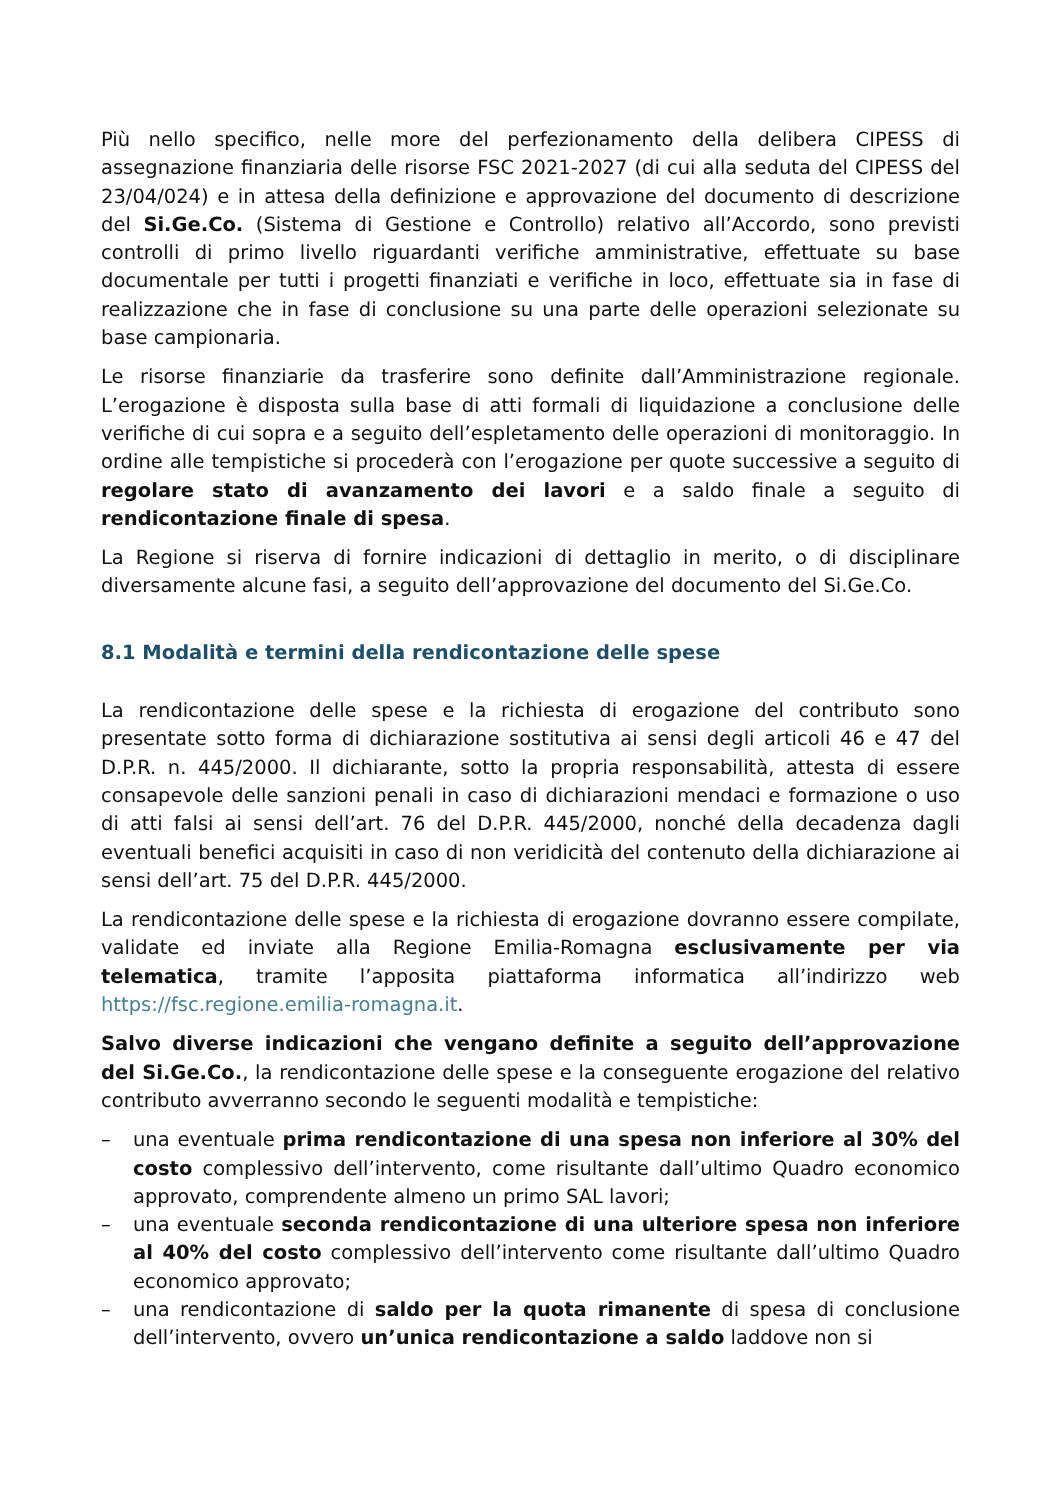Più nello specifico, nelle more del perfezionamento della delibera CIPESS di assegnazione finanziaria delle risorse FSC 2021-2027 (di cui alla seduta del CIPESS del 23/04/024) e in attesa della definizione e approvazione del documento di descrizione del Si.Ge.Co. (Sistema di Gestione e Controllo) relativo all’Accordo, sono previsti controlli di primo livello riguardanti verifiche amministrative, effettuate su base documentale per tutti i progetti finanziati e verifiche in loco, effettuate sia in fase di realizzazione che in fase di conclusione su una parte delle operazioni selezionate su base campionaria.
Le risorse finanziarie da trasferire sono definite dall’Amministrazione regionale. L’erogazione è disposta sulla base di atti formali di liquidazione a conclusione delle verifiche di cui sopra e a seguito dell’espletamento delle operazioni di monitoraggio. In ordine alle tempistiche si procederà con l’erogazione per quote successive a seguito di regolare stato di avanzamento dei lavori e a saldo finale a seguito di rendicontazione finale di spesa.
La Regione si riserva di fornire indicazioni di dettaglio in merito, o di disciplinare diversamente alcune fasi, a seguito dell’approvazione del documento del Si.Ge.Co.
8.1 Modalità e termini della rendicontazione delle spese
La rendicontazione delle spese e la richiesta di erogazione del contributo sono presentate sotto forma di dichiarazione sostitutiva ai sensi degli articoli 46 e 47 del D.P.R. n. 445/2000. Il dichiarante, sotto la propria responsabilità, attesta di essere consapevole delle sanzioni penali in caso di dichiarazioni mendaci e formazione o uso di atti falsi ai sensi dell’art. 76 del D.P.R. 445/2000, nonché della decadenza dagli eventuali benefici acquisiti in caso di non veridicità del contenuto della dichiarazione ai sensi dell’art. 75 del D.P.R. 445/2000.
La rendicontazione delle spese e la richiesta di erogazione dovranno essere compilate, validate ed inviate alla Regione Emilia-Romagna esclusivamente per via telematica, tramite l’apposita piattaforma informatica all’indirizzo web https://fsc.regione.emilia-romagna.it.
Salvo diverse indicazioni che vengano definite a seguito dell’approvazione del Si.Ge.Co., la rendicontazione delle spese e la conseguente erogazione del relativo contributo avverranno secondo le seguenti modalità e tempistiche:
– una eventuale prima rendicontazione di una spesa non inferiore al 30% del costo complessivo dell’intervento, come risultante dall’ultimo Quadro economico approvato, comprendente almeno un primo SAL lavori;
– una eventuale seconda rendicontazione di una ulteriore spesa non inferiore al 40% del costo complessivo dell’intervento come risultante dall’ultimo Quadro economico approvato;
– una rendicontazione di saldo per la quota rimanente di spesa di conclusione dell’intervento, ovvero un’unica rendicontazione a saldo laddove non si